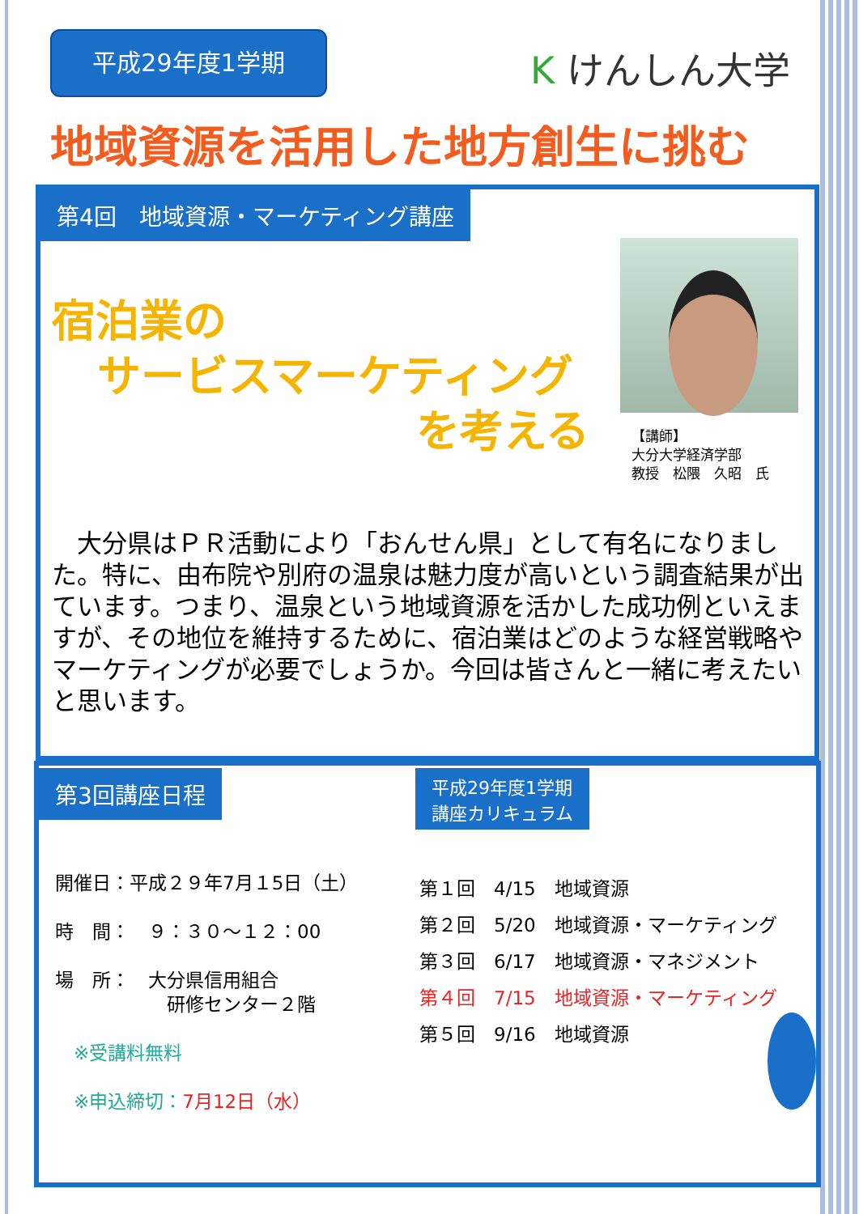平成29年度1学期 K けんしん大学
地域資源を活用した地方創生に挑む
第4回　地域資源・マーケティング講座
宿泊業の
サービスマーケティング
を考える
【講師】
大分大学経済学部
教授　松隈　久昭　氏
　大分県はＰＲ活動により「おんせん県」として有名になりました。特に、由布院や別府の温泉は魅力度が高いという調査結果が出ています。つまり、温泉という地域資源を活かした成功例といえますが、その地位を維持するために、宿泊業はどのような経営戦略やマーケティングが必要でしょうか。今回は皆さんと一緒に考えたいと思います。
第3回講座日程
平成29年度1学期
講座カリキュラム
開催日：平成２９年7月１5日（土）
時　間：　９：３０～１２：00
場　所：　大分県信用組合
　　　　　　研修センター２階
　※受講料無料
　※申込締切：7月12日（水）
第１回　4/15　地域資源
第２回　5/20　地域資源・マーケティング
第３回　6/17　地域資源・マネジメント
第４回　7/15　地域資源・マーケティング
第５回　9/16　地域資源